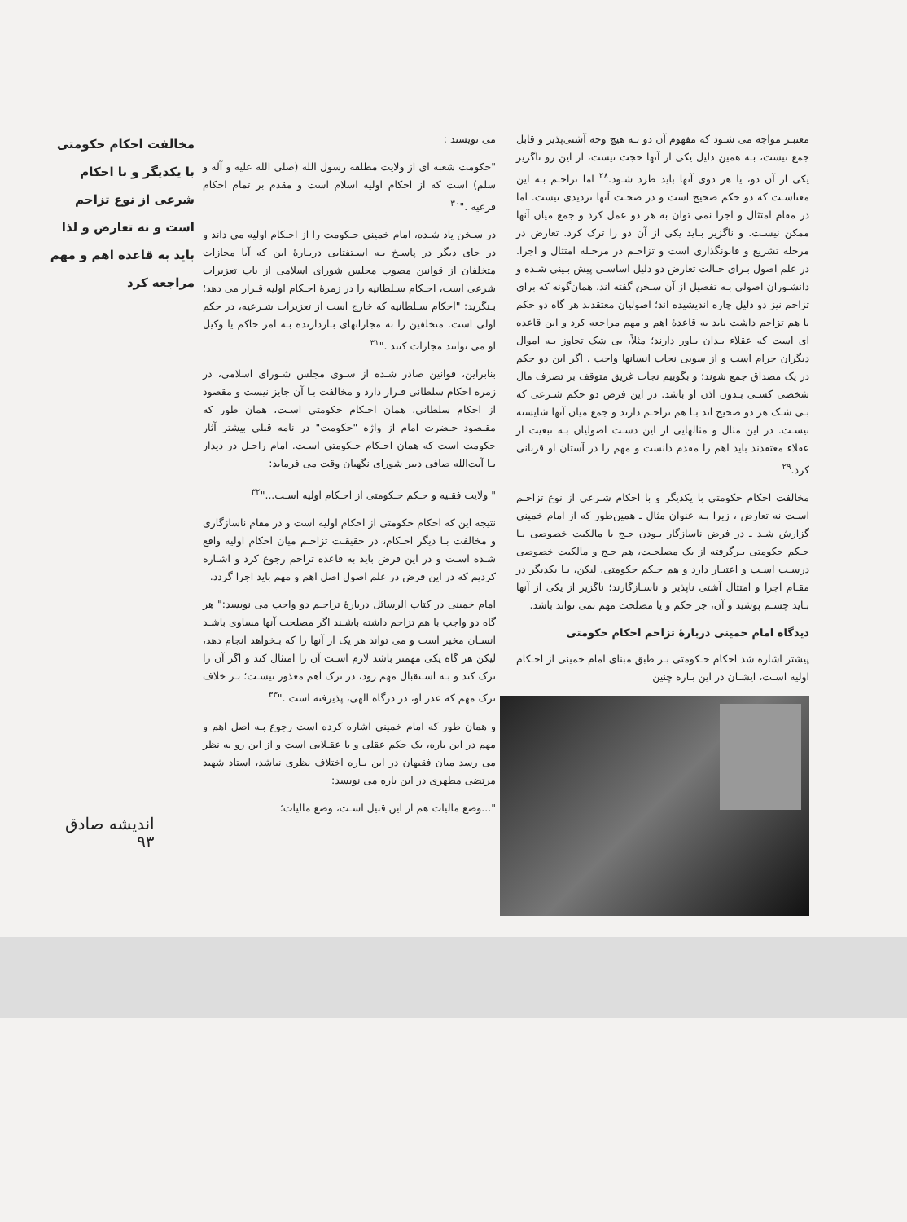معتبـر مواجه می شـود که مفهوم آن دو بـه هیچ وجه آشتی‌پذیر و قابل جمع نیست، بـه همین دلیل یکی از آنها حجت نیست، از این رو ناگزیر یکی از آن دو، یا هر دوی آنها باید طرد شـود.<sup>۲۸</sup> اما تزاحـم بـه این معناسـت که دو حکم صحیح است و در صحـت آنها تردیدی نیست. اما در مقام امتثال و اجرا نمی توان به هر دو عمل کرد و جمع میان آنها ممکن نیسـت. و ناگزیر بـاید یکی از آن دو را ترک کرد. تعارض در مرحله تشریع و قانونگذاری است و تزاحـم در مرحـله امتثال و اجرا. در علم اصول بـرای حـالت تعارض دو دلیل اساسـی پیش بـینی شـده و دانشـوران اصولی بـه تفصیل از آن سـخن گفته اند. همان‌گونه که برای تزاحم نیز دو دلیل چاره اندیشیده اند؛ اصولیان معتقدند هر گاه دو حکم با هم تزاحم داشت باید به قاعدهٔ اهم و مهم مراجعه کرد و این قاعده ای است که عقلاء بـدان بـاور دارند؛ مثلاً، بی شک تجاوز بـه اموال دیگران حرام است و از سویی نجات انسانها واجب . اگر این دو حکم در یک مصداق جمع شوند؛ و بگوییم نجات غریق متوقف بر تصرف مال شخصی کسـی بـدون اذن او باشد. در این فرض دو حکم شـرعی که بـی شـک هر دو صحیح اند بـا هم تزاحـم دارند و جمع میان آنها شایسته نیسـت. در این مثال و مثالهایی از این دسـت اصولیان بـه تبعیت از عقلاء معتقدند باید اهم را مقدم دانست و مهم را در آستان او قربانی کرد.<sup>۲۹</sup>
مخالفت احکام حکومتی با یکدیگر و با احکام شـرعی از نوع تزاحـم اسـت نه تعارض ، زیرا بـه عنوان مثال ـ همین‌طور که از امام خمینی گزارش شـد ـ در فرض ناسازگار بـودن حـج یا مالکیت خصوصی بـا حـکم حکومتی بـرگرفته از یک مصلحـت، هم حـج و مالکیت خصوصی درسـت اسـت و اعتبـار دارد و هم حـکم حکومتی. لیکن، بـا یکدیگر در مقـام اجرا و امتثال آشتی ناپذیر و ناسـازگارند؛ ناگزیر از یکی از آنها بـاید چشـم پوشید و آن، جز حکم و یا مصلحت مهم نمی تواند باشد.
دیدگاه امام خمینی دربارهٔ تزاحم احکام حکومتی
پیشتر اشاره شد احکام حـکومتی بـر طبق مبنای امام خمینی از احـکام اولیه اسـت، ایشـان در این بـاره چنین
می نویسند :
"حکومت شعبه ای از ولایت مطلقه رسول الله (صلی الله علیه و آله و سلم) است که از احکام اولیه اسلام است و مقدم بر تمام احکام فرعیه ."<sup>۳۰</sup>
در سـخن یاد شـده، امام خمینی حـکومت را از احـکام اولیه می داند و در جای دیگر در پاسـخ بـه اسـتفتایی دربـارهٔ این که آیا مجازات متخلفان از قوانین مصوب مجلس شورای اسلامی از باب تعزیرات شرعی است، احـکام سـلطانیه را در زمرهٔ احـکام اولیه قـرار می دهد؛ بـنگرید: "احکام سـلطانیه که خارج است از تعزیرات شـرعیه، در حکم اولی است. متخلفین را به مجازاتهای بـازدارنده بـه امر حاکم یا وکیل او می توانند مجازات کنند ."<sup>۳۱</sup>
بنابراین، قوانین صادر شـده از سـوی مجلس شـورای اسلامی، در زمره احکام سلطانی قـرار دارد و مخالفت بـا آن جایز نیست و مقصود از احکام سلطانی، همان احـکام حکومتی اسـت، همان طور که مقـصود حـضرت امام از واژه "حکومت" در نامه قبلی بیشتر آثار حکومت است که همان احـکام حـکومتی اسـت. امام راحـل در دیدار بـا آیت‌الله صافی دبیر شورای نگهبان وقت می فرماید:
" ولایت فقـیه و حـکم حـکومتی از احـکام اولیه اسـت..."<sup>۳۲</sup>
نتیجه این که احکام حکومتی از احکام اولیه است و در مقام ناسازگاری و مخالفت بـا دیگر احـکام، در حقیقـت تزاحـم میان احکام اولیه واقع شـده اسـت و در این فرض باید به قاعده تزاحم رجوع کرد و اشـاره کردیم که در این فرض در علم اصول اصل اهم و مهم باید اجرا گردد.
امام خمینی در کتاب الرسائل دربارهٔ تزاحـم دو واجب می نویسد:" هر گاه دو واجب با هم تزاحم داشته باشـند اگر مصلحت آنها مساوی باشـد انسـان مخیر است و می تواند هر یک از آنها را که بـخواهد انجام دهد، لیکن هر گاه یکی مهمتر باشد لازم اسـت آن را امتثال کند و اگر آن را ترک کند و بـه اسـتقبال مهم رود، در ترک اهم معذور نیسـت؛ بـر خلاف ترک مهم که عذر او، در درگاه الهی، پذیرفته است ."<sup>۳۳</sup>
و همان طور که امام خمینی اشاره کرده است رجوع بـه اصل اهم و مهم در این باره، یک حکم عقلی و یا عقـلایی است و از این رو به نظر می رسد میان فقیهان در این بـاره اختلاف نظری نباشد، استاد شهید مرتضی مطهری در این باره می نویسد:
"...وضع مالیات هم از این قبیل اسـت، وضع مالیات؛
مخالفت احکام حکومتی با یکدیگر و با احکام شرعی از نوع تزاحم است و نه تعارض و لذا باید به قاعده اهم و مهم مراجعه کرد
اندیشه صادق
۹۳